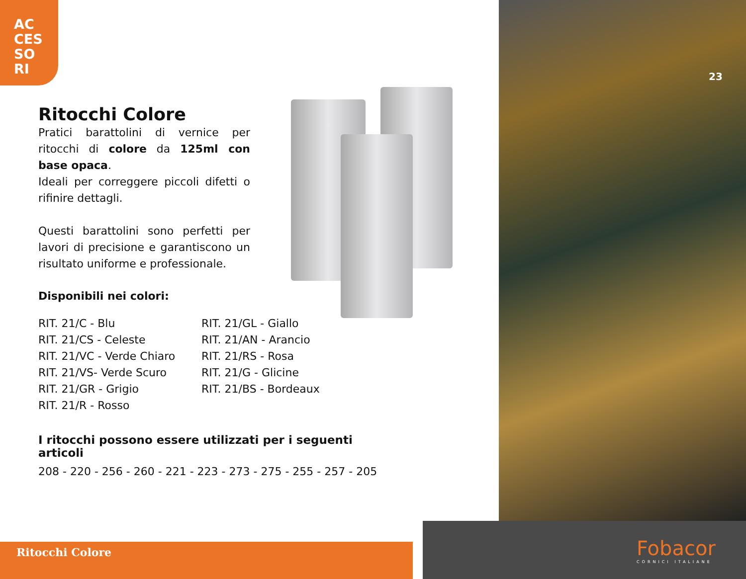AC
CES
SO
RI
23
Ritocchi Colore
Pratici barattolini di vernice per ritocchi di colore da 125ml con base opaca.
Ideali per correggere piccoli difetti o rifinire dettagli.
Questi barattolini sono perfetti per lavori di precisione e garantiscono un risultato uniforme e professionale.
Disponibili nei colori:
RIT. 21/C - Blu
RIT. 21/CS - Celeste
RIT. 21/VC - Verde Chiaro
RIT. 21/VS- Verde Scuro
RIT. 21/GR - Grigio
RIT. 21/R - Rosso
RIT. 21/GL - Giallo
RIT. 21/AN - Arancio
RIT. 21/RS - Rosa
RIT. 21/G - Glicine
RIT. 21/BS - Bordeaux
I ritocchi possono essere utilizzati per i seguenti articoli
208 - 220 - 256 - 260 - 221 - 223 - 273 - 275 - 255 - 257 - 205
Ritocchi Colore Fobacor
CORNICI ITALIANE